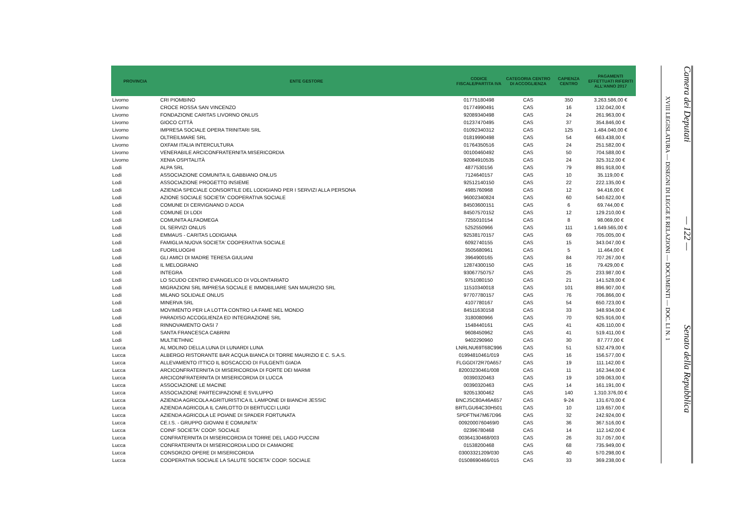| PROVINCIA | ENTE GESTORE | CODICE FISCALE/PARTITA IVA | CATEGORIA CENTRO DI ACCOGLIENZA | CAPIENZA CENTRO | PAGAMENTI EFFETTUATI RIFERITI ALL'ANNO 2017 |
| --- | --- | --- | --- | --- | --- |
| Livorno | CRI PIOMBINO | 01775180498 | CAS | 350 | 3.263.586,00 € |
| Livorno | CROCE ROSSA SAN VINCENZO | 01774990491 | CAS | 16 | 132.042,00 € |
| Livorno | FONDAZIONE CARITAS LIVORNO ONLUS | 92089340498 | CAS | 24 | 261.963,00 € |
| Livorno | GIOCO CITTÀ | 01237470495 | CAS | 37 | 354.846,00 € |
| Livorno | IMPRESA SOCIALE OPERA TRINITARI SRL | 01092340312 | CAS | 125 | 1.484.040,00 € |
| Livorno | OLTREILMARE SRL | 01819990498 | CAS | 54 | 663.438,00 € |
| Livorno | OXFAM ITALIA INTERCULTURA | 01764350516 | CAS | 24 | 251.582,00 € |
| Livorno | VENERABILE ARCICONFRATERNITA MISERICORDIA | 00100460492 | CAS | 50 | 704.588,00 € |
| Livorno | XENIA OSPITALITÀ | 92084910535 | CAS | 24 | 325.312,00 € |
| Lodi | ALPA SRL | 4877530156 | CAS | 79 | 891.918,00 € |
| Lodi | ASSOCIAZIONE COMUNITA IL GABBIANO ONLUS | 7124640157 | CAS | 10 | 35.119,00 € |
| Lodi | ASSOCIAZIONE PROGETTO INSIEME | 92512140150 | CAS | 22 | 222.135,00 € |
| Lodi | AZIENDA SPECIALE CONSORTILE DEL LODIGIANO PER I SERVIZI ALLA PERSONA | 4985760968 | CAS | 12 | 94.416,00 € |
| Lodi | AZIONE SOCIALE SOCIETA' COOPERATIVA SOCIALE | 96002340824 | CAS | 60 | 540.622,00 € |
| Lodi | COMUNE DI CERVIGNANO D ADDA | 84503600151 | CAS | 6 | 69.744,00 € |
| Lodi | COMUNE DI LODI | 84507570152 | CAS | 12 | 129.210,00 € |
| Lodi | COMUNITA ALFAOMEGA | 7255010154 | CAS | 8 | 98.069,00 € |
| Lodi | DL SERVIZI ONLUS | 5252550966 | CAS | 111 | 1.649.565,00 € |
| Lodi | EMMAUS - CARITAS LODIGIANA | 92538170157 | CAS | 69 | 705.005,00 € |
| Lodi | FAMIGLIA NUOVA SOCIETA' COOPERATIVA SOCIALE | 6092740155 | CAS | 15 | 343.047,00 € |
| Lodi | FUORILUOGHI | 3505680961 | CAS | 5 | 11.464,00 € |
| Lodi | GLI AMICI DI MADRE TERESA GIULIANI | 3964900165 | CAS | 84 | 707.267,00 € |
| Lodi | IL MELOGRANO | 12874300150 | CAS | 16 | 79.429,00 € |
| Lodi | INTEGRA | 93067750757 | CAS | 25 | 233.987,00 € |
| Lodi | LO SCUDO CENTRO EVANGELICO DI VOLONTARIATO | 9751080150 | CAS | 21 | 141.528,00 € |
| Lodi | MIGRAZIONI SRL IMPRESA SOCIALE E IMMOBILIARE SAN MAURIZIO SRL | 11510340018 | CAS | 101 | 896.907,00 € |
| Lodi | MILANO SOLIDALE ONLUS | 97707780157 | CAS | 76 | 706.866,00 € |
| Lodi | MINERVA SRL | 4107780167 | CAS | 54 | 650.723,00 € |
| Lodi | MOVIMENTO PER LA LOTTA CONTRO LA FAME NEL MONDO | 84511630158 | CAS | 33 | 348.934,00 € |
| Lodi | PARADISO ACCOGLIENZA ED INTEGRAZIONE SRL | 3180080966 | CAS | 70 | 925.916,00 € |
| Lodi | RINNOVAMENTO OASI 7 | 1548440161 | CAS | 41 | 426.110,00 € |
| Lodi | SANTA FRANCESCA CABRINI | 9608450962 | CAS | 41 | 519.411,00 € |
| Lodi | MULTIETHNIC | 9402290960 | CAS | 30 | 87.777,00 € |
| Lucca | AL MOLINO DELLA LUNA DI LUNARDI LUNA | LNRLNU69T68C996 | CAS | 51 | 532.479,00 € |
| Lucca | ALBERGO RISTORANTE BAR ACQUA BIANCA DI TORRE MAURIZIO E C. S.A.S. | 01994810461/019 | CAS | 16 | 156.577,00 € |
| Lucca | ALLEVAMENTO ITTICO IL BOSCACCIO DI FULGENTI GIADA | FLGGDI72R70A657 | CAS | 19 | 111.142,00 € |
| Lucca | ARCICONFRATERNITA DI MISERICORDIA DI FORTE DEI MARMI | 82003230461/008 | CAS | 11 | 162.344,00 € |
| Lucca | ARCICONFRATERNITA DI MISERICORDIA DI LUCCA | 00390320463 | CAS | 19 | 109.063,00 € |
| Lucca | ASSOCIAZIONE LE MACINE | 00390320463 | CAS | 14 | 161.191,00 € |
| Lucca | ASSOCIAZIONE PARTECIPAZIONE E SVILUPPO | 92051300462 | CAS | 140 | 1.310.376,00 € |
| Lucca | AZIENDA AGRICOLA AGRITURISTICA IL LAMPONE DI BIANCHI JESSIC | BNCJSC80A46A657 | CAS | 9-24 | 131.670,00 € |
| Lucca | AZIENDA AGRICOLA IL CARLOTTO DI BERTUCCI LUIGI | BRTLGU64C30H501 | CAS | 10 | 119.657,00 € |
| Lucca | AZIENDA AGRICOLA LE POIANE DI SPADER FORTUNATA | SPDFTN47M67D96 | CAS | 32 | 242.924,00 € |
| Lucca | CE.I.S. - GRUPPO GIOVANI E COMUNITA' | 0092000760469/0 | CAS | 36 | 367.516,00 € |
| Lucca | COINF SOCIETA' COOP. SOCIALE | 02396780468 | CAS | 14 | 112.142,00 € |
| Lucca | CONFRATERNITA DI MISERICORDIA DI TORRE DEL LAGO PUCCINI | 00364130468/003 | CAS | 26 | 317.057,00 € |
| Lucca | CONFRATERNITA DI MISERICORDIA LIDO DI CAMAIORE | 01538200468 | CAS | 68 | 735.949,00 € |
| Lucca | CONSORZIO OPERE DI MISERICORDIA | 03003321209/030 | CAS | 40 | 570.298,00 € |
| Lucca | COOPERATIVA SOCIALE LA SALUTE SOCIETA' COOP. SOCIALE | 01508690466/015 | CAS | 33 | 369.238,00 € |
Camera dei Deputati — 122 — Senato della Repubblica
XVIII LEGISLATURA — DISEGNI DI LEGGE E RELAZIONI — DOCUMENTI — DOC. LI N. 1